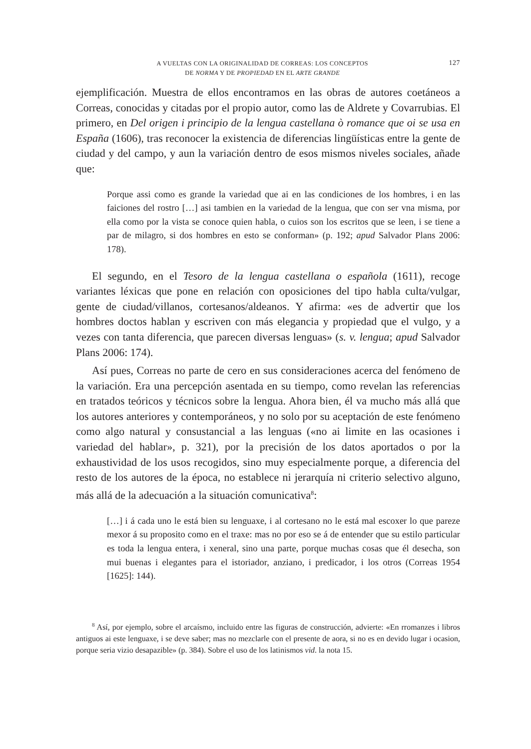A VUELTAS CON LA ORIGINALIDAD DE CORREAS: LOS CONCEPTOS
DE NORMA Y DE PROPIEDAD EN EL ARTE GRANDE
127
ejemplificación. Muestra de ellos encontramos en las obras de autores coetáneos a Correas, conocidas y citadas por el propio autor, como las de Aldrete y Covarrubias. El primero, en Del origen i principio de la lengua castellana ò romance que oi se usa en España (1606), tras reconocer la existencia de diferencias lingüísticas entre la gente de ciudad y del campo, y aun la variación dentro de esos mismos niveles sociales, añade que:
Porque assi como es grande la variedad que ai en las condiciones de los hombres, i en las faiciones del rostro […] asi tambien en la variedad de la lengua, que con ser vna misma, por ella como por la vista se conoce quien habla, o cuios son los escritos que se leen, i se tiene a par de milagro, si dos hombres en esto se conforman» (p. 192; apud Salvador Plans 2006: 178).
El segundo, en el Tesoro de la lengua castellana o española (1611), recoge variantes léxicas que pone en relación con oposiciones del tipo habla culta/vulgar, gente de ciudad/villanos, cortesanos/aldeanos. Y afirma: «es de advertir que los hombres doctos hablan y escriven con más elegancia y propiedad que el vulgo, y a vezes con tanta diferencia, que parecen diversas lenguas» (s. v. lengua; apud Salvador Plans 2006: 174).
Así pues, Correas no parte de cero en sus consideraciones acerca del fenómeno de la variación. Era una percepción asentada en su tiempo, como revelan las referencias en tratados teóricos y técnicos sobre la lengua. Ahora bien, él va mucho más allá que los autores anteriores y contemporáneos, y no solo por su aceptación de este fenómeno como algo natural y consustancial a las lenguas («no ai limite en las ocasiones i variedad del hablar», p. 321), por la precisión de los datos aportados o por la exhaustividad de los usos recogidos, sino muy especialmente porque, a diferencia del resto de los autores de la época, no establece ni jerarquía ni criterio selectivo alguno, más allá de la adecuación a la situación comunicativa<sup>8</sup>:
[…] i á cada uno le está bien su lenguaxe, i al cortesano no le está mal escoxer lo que pareze mexor á su proposito como en el traxe: mas no por eso se á de entender que su estilo particular es toda la lengua entera, i xeneral, sino una parte, porque muchas cosas que él desecha, son mui buenas i elegantes para el istoriador, anziano, i predicador, i los otros (Correas 1954 [1625]: 144).
<sup>8</sup> Así, por ejemplo, sobre el arcaísmo, incluido entre las figuras de construcción, advierte: «En rromanzes i libros antiguos ai este lenguaxe, i se deve saber; mas no mezclarle con el presente de aora, si no es en devido lugar i ocasion, porque seria vizio desapazible» (p. 384). Sobre el uso de los latinismos vid. la nota 15.